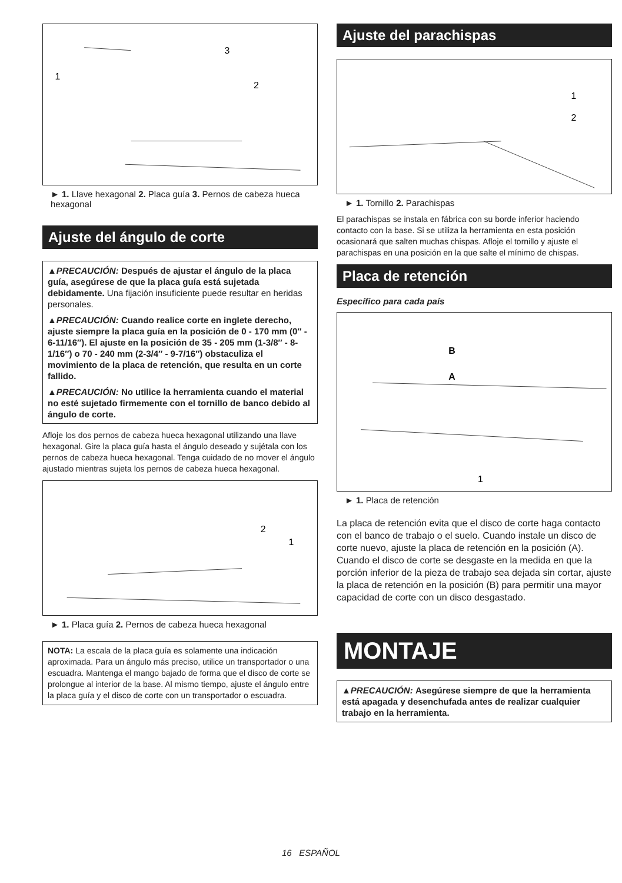1
2
3
► 1. Llave hexagonal 2. Placa guía 3. Pernos de cabeza hueca hexagonal
Ajuste del ángulo de corte
▲PRECAUCIÓN: Después de ajustar el ángulo de la placa guía, asegúrese de que la placa guía está sujetada debidamente. Una fijación insuficiente puede resultar en heridas personales.
▲PRECAUCIÓN: Cuando realice corte en inglete derecho, ajuste siempre la placa guía en la posición de 0 - 170 mm (0″ - 6-11/16″). El ajuste en la posición de 35 - 205 mm (1-3/8″ - 8-1/16″) o 70 - 240 mm (2-3/4″ - 9-7/16″) obstaculiza el movimiento de la placa de retención, que resulta en un corte fallido.
▲PRECAUCIÓN: No utilice la herramienta cuando el material no esté sujetado firmemente con el tornillo de banco debido al ángulo de corte.
Afloje los dos pernos de cabeza hueca hexagonal utilizando una llave hexagonal. Gire la placa guía hasta el ángulo deseado y sujétala con los pernos de cabeza hueca hexagonal. Tenga cuidado de no mover el ángulo ajustado mientras sujeta los pernos de cabeza hueca hexagonal.
2
1
► 1. Placa guía 2. Pernos de cabeza hueca hexagonal
NOTA: La escala de la placa guía es solamente una indicación aproximada. Para un ángulo más preciso, utilice un transportador o una escuadra. Mantenga el mango bajado de forma que el disco de corte se prolongue al interior de la base. Al mismo tiempo, ajuste el ángulo entre la placa guía y el disco de corte con un transportador o escuadra.
Ajuste del parachispas
1
2
► 1. Tornillo 2. Parachispas
El parachispas se instala en fábrica con su borde inferior haciendo contacto con la base. Si se utiliza la herramienta en esta posición ocasionará que salten muchas chispas. Afloje el tornillo y ajuste el parachispas en una posición en la que salte el mínimo de chispas.
Placa de retención
Específico para cada país
B
A
1
► 1. Placa de retención
La placa de retención evita que el disco de corte haga contacto con el banco de trabajo o el suelo. Cuando instale un disco de corte nuevo, ajuste la placa de retención en la posición (A). Cuando el disco de corte se desgaste en la medida en que la porción inferior de la pieza de trabajo sea dejada sin cortar, ajuste la placa de retención en la posición (B) para permitir una mayor capacidad de corte con un disco desgastado.
MONTAJE
▲PRECAUCIÓN: Asegúrese siempre de que la herramienta está apagada y desenchufada antes de realizar cualquier trabajo en la herramienta.
16 ESPAÑOL